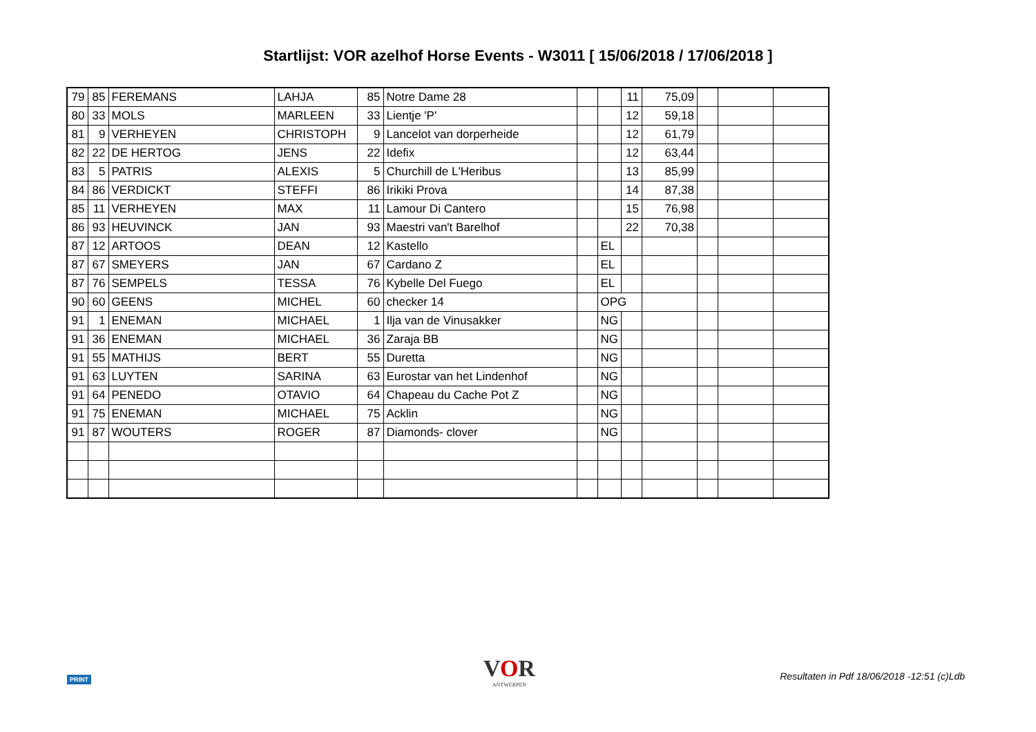Startlijst: VOR azelhof Horse Events - W3011 [ 15/06/2018 / 17/06/2018 ]
| 79 | 85 | FEREMANS | LAHJA | 85 | Notre Dame 28 | | | 11 | 75,09 | | | |
| 80 | 33 | MOLS | MARLEEN | 33 | Lientje 'P' | | | 12 | 59,18 | | | |
| 81 | 9 | VERHEYEN | CHRISTOPH | 9 | Lancelot van dorperheide | | | 12 | 61,79 | | | |
| 82 | 22 | DE HERTOG | JENS | 22 | Idefix | | | 12 | 63,44 | | | |
| 83 | 5 | PATRIS | ALEXIS | 5 | Churchill de L'Heribus | | | 13 | 85,99 | | | |
| 84 | 86 | VERDICKT | STEFFI | 86 | Irikiki Prova | | | 14 | 87,38 | | | |
| 85 | 11 | VERHEYEN | MAX | 11 | Lamour Di Cantero | | | 15 | 76,98 | | | |
| 86 | 93 | HEUVINCK | JAN | 93 | Maestri van't Barelhof | | | 22 | 70,38 | | | |
| 87 | 12 | ARTOOS | DEAN | 12 | Kastello | | EL | | | | | |
| 87 | 67 | SMEYERS | JAN | 67 | Cardano Z | | EL | | | | | |
| 87 | 76 | SEMPELS | TESSA | 76 | Kybelle Del Fuego | | EL | | | | | |
| 90 | 60 | GEENS | MICHEL | 60 | checker 14 | | OPG | | | | | |
| 91 | 1 | ENEMAN | MICHAEL | 1 | Ilja van de Vinusakker | | NG | | | | | |
| 91 | 36 | ENEMAN | MICHAEL | 36 | Zaraja BB | | NG | | | | | |
| 91 | 55 | MATHIJS | BERT | 55 | Duretta | | NG | | | | | |
| 91 | 63 | LUYTEN | SARINA | 63 | Eurostar van het Lindenhof | | NG | | | | | |
| 91 | 64 | PENEDO | OTAVIO | 64 | Chapeau du Cache Pot Z | | NG | | | | | |
| 91 | 75 | ENEMAN | MICHAEL | 75 | Acklin | | NG | | | | | |
| 91 | 87 | WOUTERS | ROGER | 87 | Diamonds- clover | | NG | | | | | |
PRINT VOR
ANTWERPEN
Resultaten in Pdf 18/06/2018 -12:51 (c)Ldb